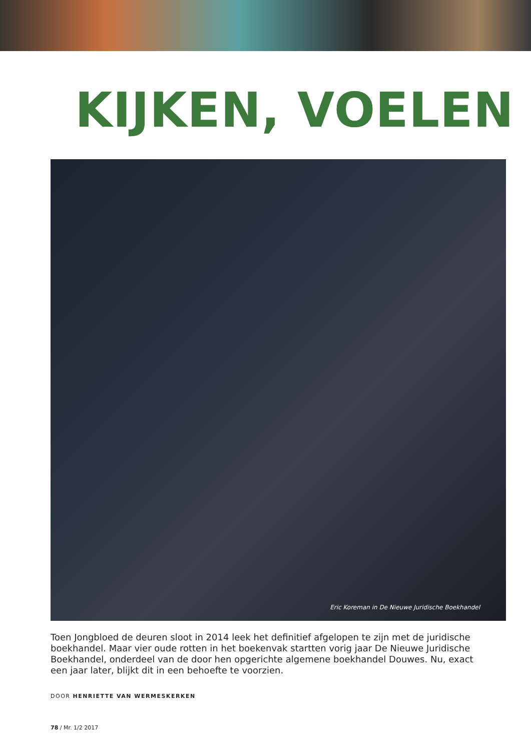KIJKEN, VOELEN
Eric Koreman in De Nieuwe Juridische Boekhandel
Toen Jongbloed de deuren sloot in 2014 leek het definitief afgelopen te zijn met de juridische boekhandel. Maar vier oude rotten in het boekenvak startten vorig jaar De Nieuwe Juridische Boekhandel, onderdeel van de door hen opgerichte algemene boekhandel Douwes. Nu, exact een jaar later, blijkt dit in een behoefte te voorzien.
DOOR HENRIETTE VAN WERMESKERKEN
78 / Mr. 1/2 2017